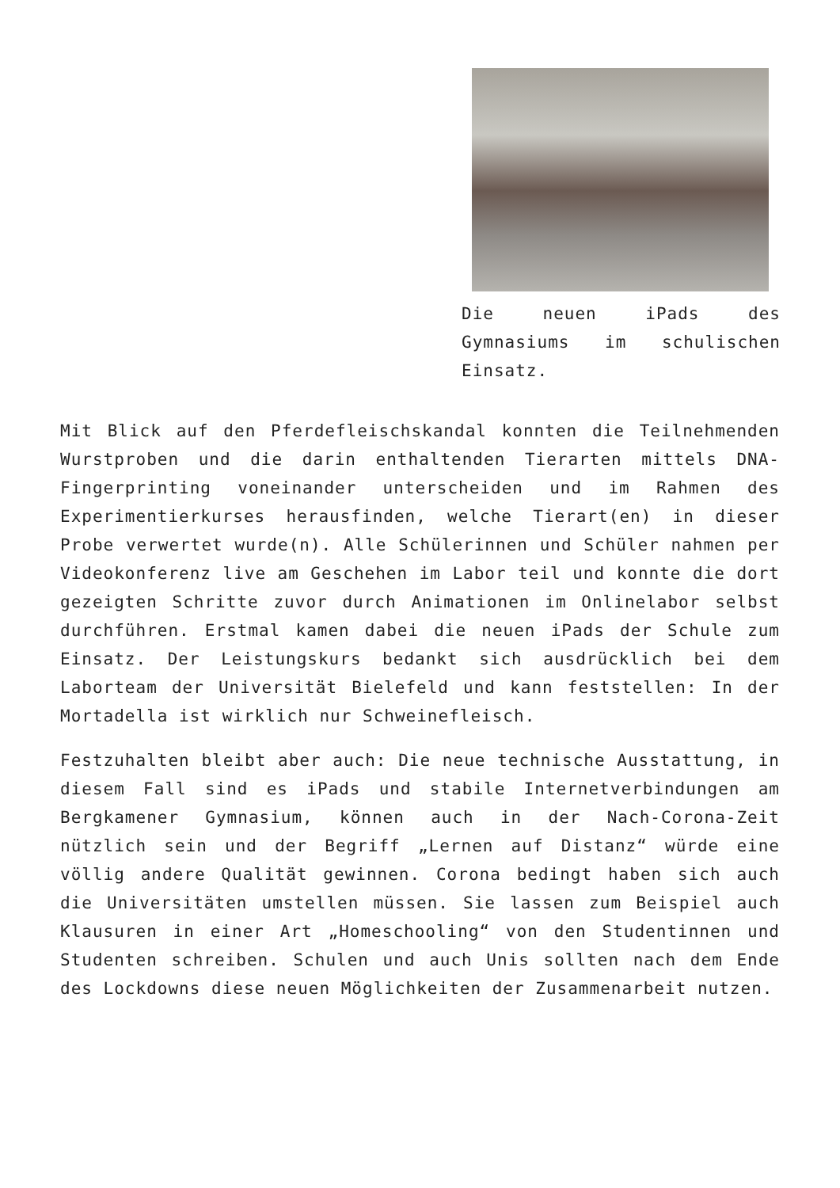Die neuen iPads des Gymnasiums im schulischen Einsatz.
Mit Blick auf den Pferdefleischskandal konnten die Teilnehmenden Wurstproben und die darin enthaltenden Tierarten mittels DNA-Fingerprinting voneinander unterscheiden und im Rahmen des Experimentierkurses herausfinden, welche Tierart(en) in dieser Probe verwertet wurde(n). Alle Schülerinnen und Schüler nahmen per Videokonferenz live am Geschehen im Labor teil und konnte die dort gezeigten Schritte zuvor durch Animationen im Onlinelabor selbst durchführen. Erstmal kamen dabei die neuen iPads der Schule zum Einsatz. Der Leistungskurs bedankt sich ausdrücklich bei dem Laborteam der Universität Bielefeld und kann feststellen: In der Mortadella ist wirklich nur Schweinefleisch.
Festzuhalten bleibt aber auch: Die neue technische Ausstattung, in diesem Fall sind es iPads und stabile Internetverbindungen am Bergkamener Gymnasium, können auch in der Nach-Corona-Zeit nützlich sein und der Begriff „Lernen auf Distanz“ würde eine völlig andere Qualität gewinnen. Corona bedingt haben sich auch die Universitäten umstellen müssen. Sie lassen zum Beispiel auch Klausuren in einer Art „Homeschooling“ von den Studentinnen und Studenten schreiben. Schulen und auch Unis sollten nach dem Ende des Lockdowns diese neuen Möglichkeiten der Zusammenarbeit nutzen.